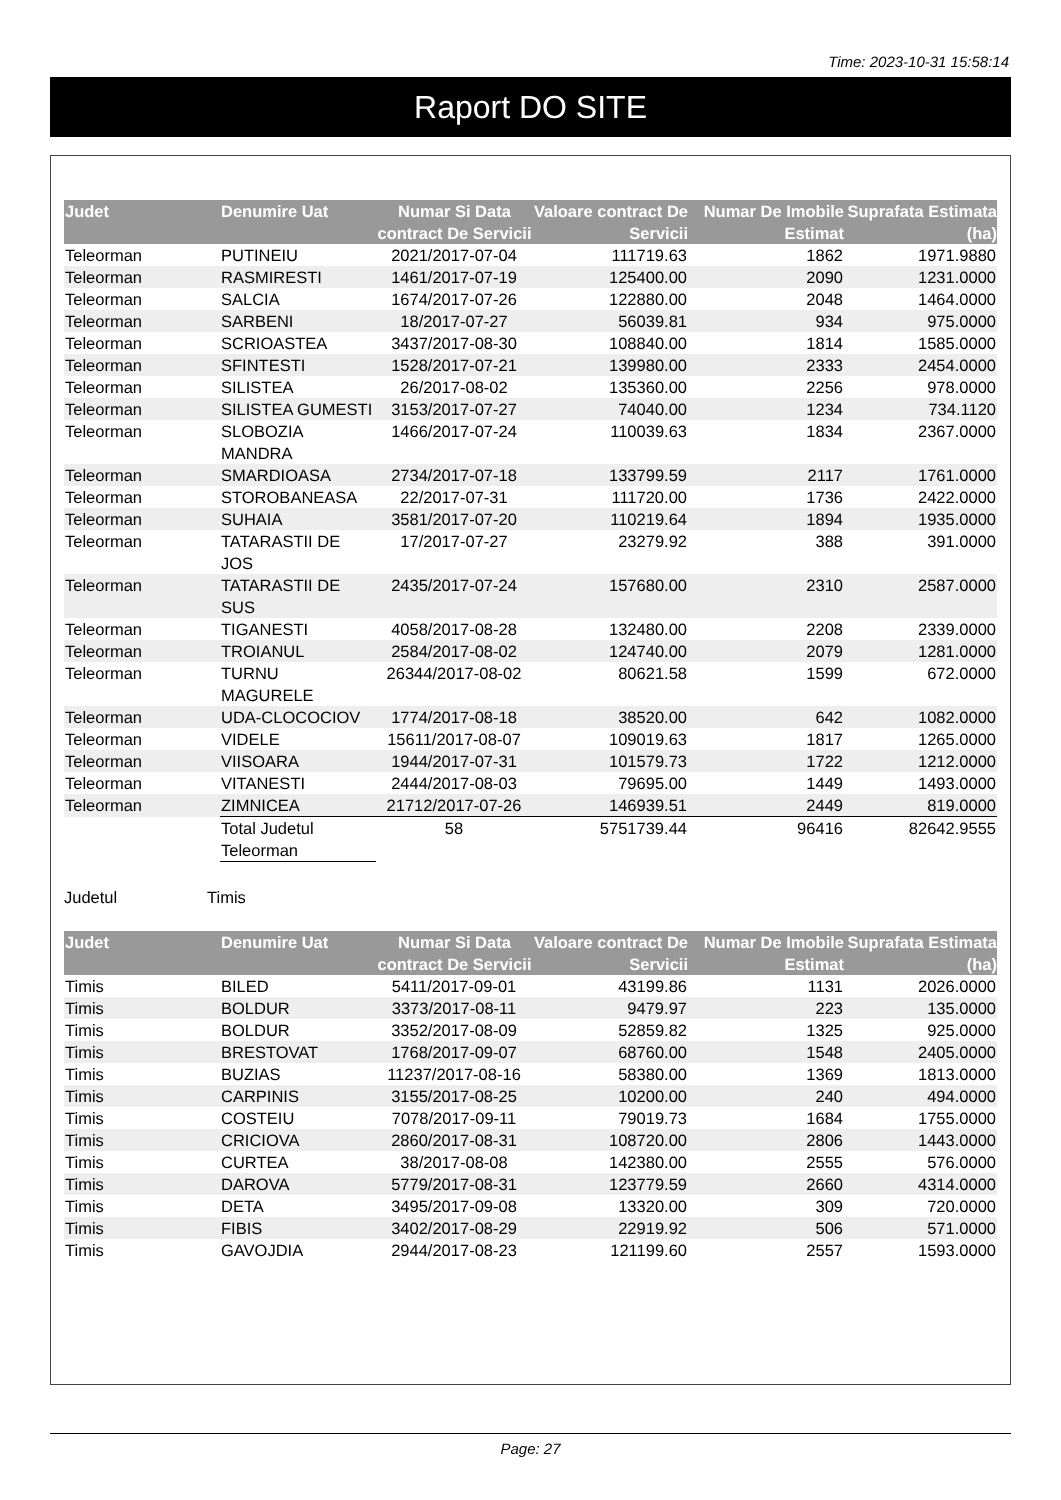Time: 2023-10-31 15:58:14
Raport DO SITE
| Judet | Denumire Uat | Numar Si Data contract De Servicii | Valoare contract De Servicii | Numar De Imobile Estimat | Suprafata Estimata (ha) |
| --- | --- | --- | --- | --- | --- |
| Teleorman | PUTINEIU | 2021/2017-07-04 | 111719.63 | 1862 | 1971.9880 |
| Teleorman | RASMIRESTI | 1461/2017-07-19 | 125400.00 | 2090 | 1231.0000 |
| Teleorman | SALCIA | 1674/2017-07-26 | 122880.00 | 2048 | 1464.0000 |
| Teleorman | SARBENI | 18/2017-07-27 | 56039.81 | 934 | 975.0000 |
| Teleorman | SCRIOASTEA | 3437/2017-08-30 | 108840.00 | 1814 | 1585.0000 |
| Teleorman | SFINTESTI | 1528/2017-07-21 | 139980.00 | 2333 | 2454.0000 |
| Teleorman | SILISTEA | 26/2017-08-02 | 135360.00 | 2256 | 978.0000 |
| Teleorman | SILISTEA GUMESTI | 3153/2017-07-27 | 74040.00 | 1234 | 734.1120 |
| Teleorman | SLOBOZIA MANDRA | 1466/2017-07-24 | 110039.63 | 1834 | 2367.0000 |
| Teleorman | SMARDIOASA | 2734/2017-07-18 | 133799.59 | 2117 | 1761.0000 |
| Teleorman | STOROBANEASA | 22/2017-07-31 | 111720.00 | 1736 | 2422.0000 |
| Teleorman | SUHAIA | 3581/2017-07-20 | 110219.64 | 1894 | 1935.0000 |
| Teleorman | TATARASTII DE JOS | 17/2017-07-27 | 23279.92 | 388 | 391.0000 |
| Teleorman | TATARASTII DE SUS | 2435/2017-07-24 | 157680.00 | 2310 | 2587.0000 |
| Teleorman | TIGANESTI | 4058/2017-08-28 | 132480.00 | 2208 | 2339.0000 |
| Teleorman | TROIANUL | 2584/2017-08-02 | 124740.00 | 2079 | 1281.0000 |
| Teleorman | TURNU MAGURELE | 26344/2017-08-02 | 80621.58 | 1599 | 672.0000 |
| Teleorman | UDA-CLOCOCIOV | 1774/2017-08-18 | 38520.00 | 642 | 1082.0000 |
| Teleorman | VIDELE | 15611/2017-08-07 | 109019.63 | 1817 | 1265.0000 |
| Teleorman | VIISOARA | 1944/2017-07-31 | 101579.73 | 1722 | 1212.0000 |
| Teleorman | VITANESTI | 2444/2017-08-03 | 79695.00 | 1449 | 1493.0000 |
| Teleorman | ZIMNICEA | 21712/2017-07-26 | 146939.51 | 2449 | 819.0000 |
| | Total Judetul Teleorman | 58 | 5751739.44 | 96416 | 82642.9555 |
Judetul Timis
| Judet | Denumire Uat | Numar Si Data contract De Servicii | Valoare contract De Servicii | Numar De Imobile Estimat | Suprafata Estimata (ha) |
| --- | --- | --- | --- | --- | --- |
| Timis | BILED | 5411/2017-09-01 | 43199.86 | 1131 | 2026.0000 |
| Timis | BOLDUR | 3373/2017-08-11 | 9479.97 | 223 | 135.0000 |
| Timis | BOLDUR | 3352/2017-08-09 | 52859.82 | 1325 | 925.0000 |
| Timis | BRESTOVAT | 1768/2017-09-07 | 68760.00 | 1548 | 2405.0000 |
| Timis | BUZIAS | 11237/2017-08-16 | 58380.00 | 1369 | 1813.0000 |
| Timis | CARPINIS | 3155/2017-08-25 | 10200.00 | 240 | 494.0000 |
| Timis | COSTEIU | 7078/2017-09-11 | 79019.73 | 1684 | 1755.0000 |
| Timis | CRICIOVA | 2860/2017-08-31 | 108720.00 | 2806 | 1443.0000 |
| Timis | CURTEA | 38/2017-08-08 | 142380.00 | 2555 | 576.0000 |
| Timis | DAROVA | 5779/2017-08-31 | 123779.59 | 2660 | 4314.0000 |
| Timis | DETA | 3495/2017-09-08 | 13320.00 | 309 | 720.0000 |
| Timis | FIBIS | 3402/2017-08-29 | 22919.92 | 506 | 571.0000 |
| Timis | GAVOJDIA | 2944/2017-08-23 | 121199.60 | 2557 | 1593.0000 |
Page: 27